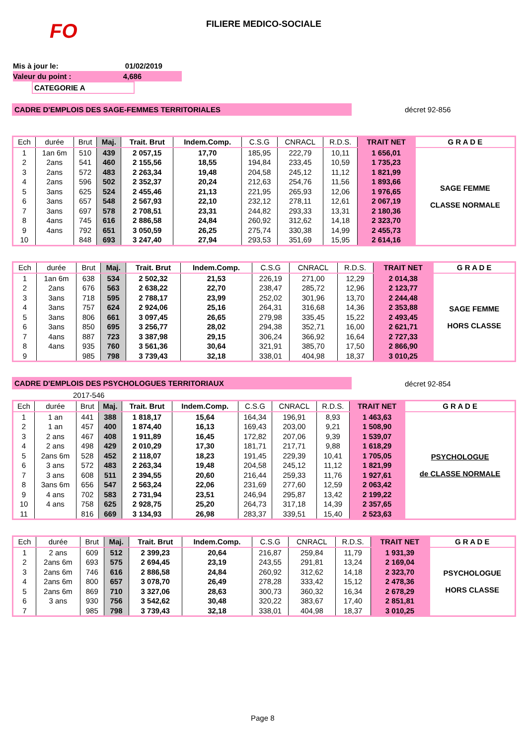FO FILIERE MEDICO-SOCIALE
Mis à jour le: 01/02/2019
Valeur du point : 4,686
CATEGORIE A
CADRE D'EMPLOIS DES SAGE-FEMMES TERRITORIALES décret 92-856
| Ech | durée | Brut | Maj. | Trait. Brut | Indem.Comp. | C.S.G | CNRACL | R.D.S. | TRAIT NET | G R A D E |
| --- | --- | --- | --- | --- | --- | --- | --- | --- | --- | --- |
| 1 | 1an 6m | 510 | 439 | 2 057,15 | 17,70 | 185,95 | 222,79 | 10,11 | 1 656,01 | SAGE FEMME CLASSE NORMALE |
| 2 | 2ans | 541 | 460 | 2 155,56 | 18,55 | 194,84 | 233,45 | 10,59 | 1 735,23 | |
| 3 | 2ans | 572 | 483 | 2 263,34 | 19,48 | 204,58 | 245,12 | 11,12 | 1 821,99 | |
| 4 | 2ans | 596 | 502 | 2 352,37 | 20,24 | 212,63 | 254,76 | 11,56 | 1 893,66 | |
| 5 | 3ans | 625 | 524 | 2 455,46 | 21,13 | 221,95 | 265,93 | 12,06 | 1 976,65 | |
| 6 | 3ans | 657 | 548 | 2 567,93 | 22,10 | 232,12 | 278,11 | 12,61 | 2 067,19 | |
| 7 | 3ans | 697 | 578 | 2 708,51 | 23,31 | 244,82 | 293,33 | 13,31 | 2 180,36 | |
| 8 | 4ans | 745 | 616 | 2 886,58 | 24,84 | 260,92 | 312,62 | 14,18 | 2 323,70 | |
| 9 | 4ans | 792 | 651 | 3 050,59 | 26,25 | 275,74 | 330,38 | 14,99 | 2 455,73 | |
| 10 | | 848 | 693 | 3 247,40 | 27,94 | 293,53 | 351,69 | 15,95 | 2 614,16 | |
| Ech | durée | Brut | Maj. | Trait. Brut | Indem.Comp. | C.S.G | CNRACL | R.D.S. | TRAIT NET | G R A D E |
| --- | --- | --- | --- | --- | --- | --- | --- | --- | --- | --- |
| 1 | 1an 6m | 638 | 534 | 2 502,32 | 21,53 | 226,19 | 271,00 | 12,29 | 2 014,38 | SAGE FEMME HORS CLASSE |
| 2 | 2ans | 676 | 563 | 2 638,22 | 22,70 | 238,47 | 285,72 | 12,96 | 2 123,77 | |
| 3 | 3ans | 718 | 595 | 2 788,17 | 23,99 | 252,02 | 301,96 | 13,70 | 2 244,48 | |
| 4 | 3ans | 757 | 624 | 2 924,06 | 25,16 | 264,31 | 316,68 | 14,36 | 2 353,88 | |
| 5 | 3ans | 806 | 661 | 3 097,45 | 26,65 | 279,98 | 335,45 | 15,22 | 2 493,45 | |
| 6 | 3ans | 850 | 695 | 3 256,77 | 28,02 | 294,38 | 352,71 | 16,00 | 2 621,71 | |
| 7 | 4ans | 887 | 723 | 3 387,98 | 29,15 | 306,24 | 366,92 | 16,64 | 2 727,33 | |
| 8 | 4ans | 935 | 760 | 3 561,36 | 30,64 | 321,91 | 385,70 | 17,50 | 2 866,90 | |
| 9 | | 985 | 798 | 3 739,43 | 32,18 | 338,01 | 404,98 | 18,37 | 3 010,25 | |
CADRE D'EMPLOIS DES PSYCHOLOGUES TERRITORIAUX décret 92-854
2017-546
| Ech | durée | Brut | Maj. | Trait. Brut | Indem.Comp. | C.S.G | CNRACL | R.D.S. | TRAIT NET | G R A D E |
| --- | --- | --- | --- | --- | --- | --- | --- | --- | --- | --- |
| 1 | 1 an | 441 | 388 | 1 818,17 | 15,64 | 164,34 | 196,91 | 8,93 | 1 463,63 | PSYCHOLOGUE de CLASSE NORMALE |
| 2 | 1 an | 457 | 400 | 1 874,40 | 16,13 | 169,43 | 203,00 | 9,21 | 1 508,90 | |
| 3 | 2 ans | 467 | 408 | 1 911,89 | 16,45 | 172,82 | 207,06 | 9,39 | 1 539,07 | |
| 4 | 2 ans | 498 | 429 | 2 010,29 | 17,30 | 181,71 | 217,71 | 9,88 | 1 618,29 | |
| 5 | 2ans 6m | 528 | 452 | 2 118,07 | 18,23 | 191,45 | 229,39 | 10,41 | 1 705,05 | |
| 6 | 3 ans | 572 | 483 | 2 263,34 | 19,48 | 204,58 | 245,12 | 11,12 | 1 821,99 | |
| 7 | 3 ans | 608 | 511 | 2 394,55 | 20,60 | 216,44 | 259,33 | 11,76 | 1 927,61 | |
| 8 | 3ans 6m | 656 | 547 | 2 563,24 | 22,06 | 231,69 | 277,60 | 12,59 | 2 063,42 | |
| 9 | 4 ans | 702 | 583 | 2 731,94 | 23,51 | 246,94 | 295,87 | 13,42 | 2 199,22 | |
| 10 | 4 ans | 758 | 625 | 2 928,75 | 25,20 | 264,73 | 317,18 | 14,39 | 2 357,65 | |
| 11 | | 816 | 669 | 3 134,93 | 26,98 | 283,37 | 339,51 | 15,40 | 2 523,63 | |
| Ech | durée | Brut | Maj. | Trait. Brut | Indem.Comp. | C.S.G | CNRACL | R.D.S. | TRAIT NET | G R A D E |
| --- | --- | --- | --- | --- | --- | --- | --- | --- | --- | --- |
| 1 | 2 ans | 609 | 512 | 2 399,23 | 20,64 | 216,87 | 259,84 | 11,79 | 1 931,39 | PSYCHOLOGUE HORS CLASSE |
| 2 | 2ans 6m | 693 | 575 | 2 694,45 | 23,19 | 243,55 | 291,81 | 13,24 | 2 169,04 | |
| 3 | 2ans 6m | 746 | 616 | 2 886,58 | 24,84 | 260,92 | 312,62 | 14,18 | 2 323,70 | |
| 4 | 2ans 6m | 800 | 657 | 3 078,70 | 26,49 | 278,28 | 333,42 | 15,12 | 2 478,36 | |
| 5 | 2ans 6m | 869 | 710 | 3 327,06 | 28,63 | 300,73 | 360,32 | 16,34 | 2 678,29 | |
| 6 | 3 ans | 930 | 756 | 3 542,62 | 30,48 | 320,22 | 383,67 | 17,40 | 2 851,81 | |
| 7 | | 985 | 798 | 3 739,43 | 32,18 | 338,01 | 404,98 | 18,37 | 3 010,25 | |
Page 8